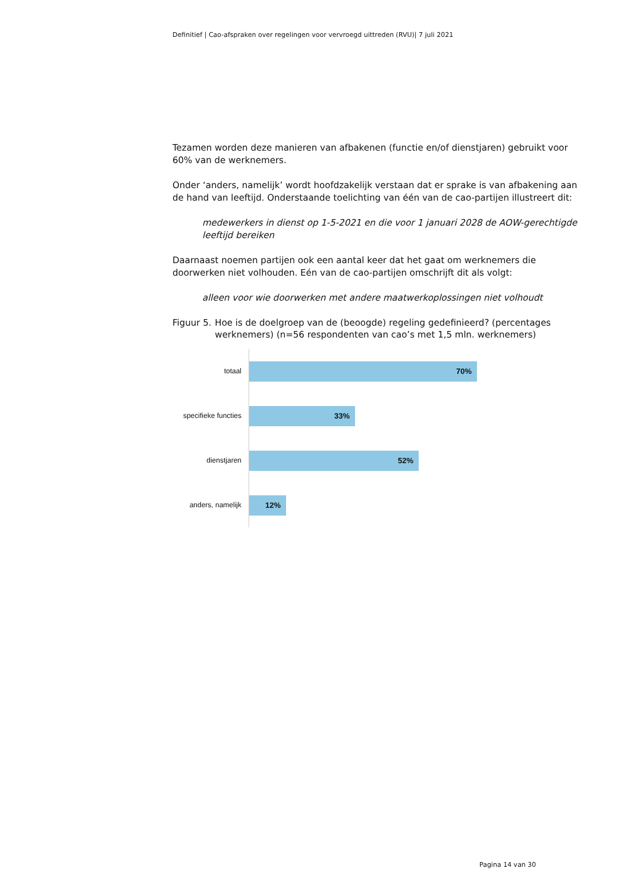Definitief | Cao-afspraken over regelingen voor vervroegd uittreden (RVU)| 7 juli 2021
Tezamen worden deze manieren van afbakenen (functie en/of dienstjaren) gebruikt voor 60% van de werknemers.
Onder ‘anders, namelijk’ wordt hoofdzakelijk verstaan dat er sprake is van afbakening aan de hand van leeftijd. Onderstaande toelichting van één van de cao-partijen illustreert dit:
medewerkers in dienst op 1-5-2021 en die voor 1 januari 2028 de AOW-gerechtigde leeftijd bereiken
Daarnaast noemen partijen ook een aantal keer dat het gaat om werknemers die doorwerken niet volhouden. Eén van de cao-partijen omschrijft dit als volgt:
alleen voor wie doorwerken met andere maatwerkoplossingen niet volhoudt
Figuur 5. Hoe is de doelgroep van de (beoogde) regeling gedefinieerd? (percentages werknemers) (n=56 respondenten van cao’s met 1,5 mln. werknemers)
totaal
70%
specifieke functies
33%
dienstjaren
52%
anders, namelijk
12%
Pagina 14 van 30